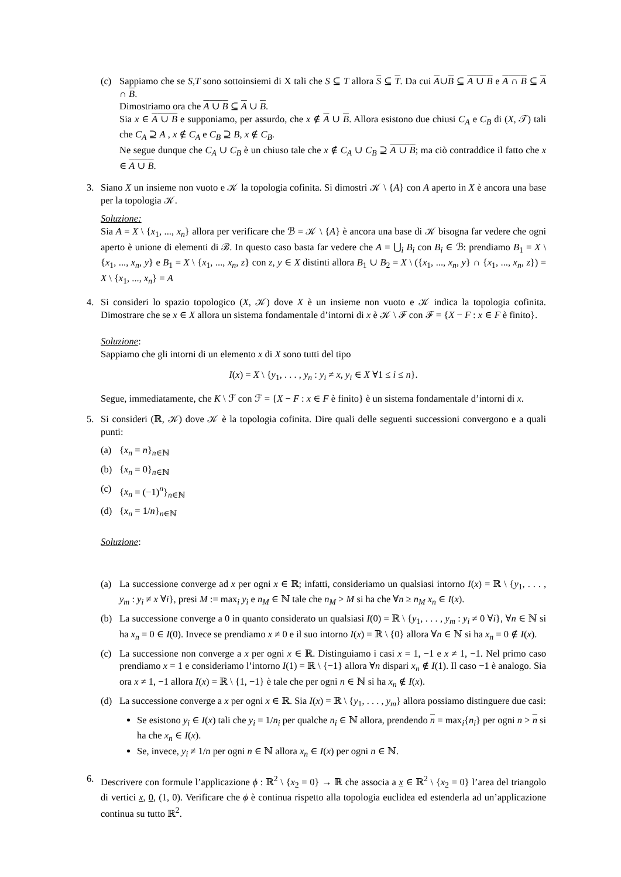(c) Sappiamo che se S,T sono sottoinsiemi di X tali che S ⊆ T allora S ⊆ T. Da cui A∪B ⊆ A ∪ B e A ∩ B ⊆ A ∩ B.
Dimostriamo ora che A ∪ B ⊆ A ∪ B.
Sia x ∈ A ∪ B e supponiamo, per assurdo, che x ∉ A ∪ B. Allora esistono due chiusi C<sub>A</sub> e C<sub>B</sub> di (X, 𝒯) tali che C<sub>A</sub> ⊇ A , x ∉ C<sub>A</sub> e C<sub>B</sub> ⊇ B, x ∉ C<sub>B</sub>.
Ne segue dunque che C<sub>A</sub> ∪ C<sub>B</sub> è un chiuso tale che x ∉ C<sub>A</sub> ∪ C<sub>B</sub> ⊇ A ∪ B; ma ciò contraddice il fatto che x ∈ A ∪ B.
3. Siano X un insieme non vuoto e 𝒦 la topologia cofinita. Si dimostri 𝒦 \ {A} con A aperto in X è ancora una base per la topologia 𝒦.
Soluzione:
Sia A = X \ {x<sub>1</sub>, ..., x<sub>n</sub>} allora per verificare che ℬ = 𝒦 \ {A} è ancora una base di 𝒦 bisogna far vedere che ogni aperto è unione di elementi di ℬ. In questo caso basta far vedere che A = ⋃<sub>i</sub> B<sub>i</sub> con B<sub>i</sub> ∈ ℬ: prendiamo B<sub>1</sub> = X \ {x<sub>1</sub>, ..., x<sub>n</sub>, y} e B<sub>1</sub> = X \ {x<sub>1</sub>, ..., x<sub>n</sub>, z} con z, y ∈ X distinti allora B<sub>1</sub> ∪ B<sub>2</sub> = X \ ({x<sub>1</sub>, ..., x<sub>n</sub>, y} ∩ {x<sub>1</sub>, ..., x<sub>n</sub>, z}) = X \ {x<sub>1</sub>, ..., x<sub>n</sub>} = A
4. Si consideri lo spazio topologico (X, 𝒦) dove X è un insieme non vuoto e 𝒦 indica la topologia cofinita. Dimostrare che se x ∈ X allora un sistema fondamentale d’intorni di x è 𝒦 \ ℱ con ℱ = {X − F : x ∈ F è finito}.
Soluzione:
Sappiamo che gli intorni di un elemento x di X sono tutti del tipo
I(x) = X \ {y<sub>1</sub>, . . . , y<sub>n</sub> : y<sub>i</sub> ≠ x, y<sub>i</sub> ∈ X ∀1 ≤ i ≤ n}.
Segue, immediatamente, che K \ ℱ con ℱ = {X − F : x ∈ F è finito} è un sistema fondamentale d’intorni di x.
5. Si consideri (ℝ, 𝒦) dove 𝒦 è la topologia cofinita. Dire quali delle seguenti successioni convergono e a quali punti:
(a) {x<sub>n</sub> = n}<sub>n∈ℕ</sub>
(b) {x<sub>n</sub> = 0}<sub>n∈ℕ</sub>
(c) {x<sub>n</sub> = (−1)<sup>n</sup>}<sub>n∈ℕ</sub>
(d) {x<sub>n</sub> = 1/n}<sub>n∈ℕ</sub>
Soluzione:
(a) La successione converge ad x per ogni x ∈ ℝ; infatti, consideriamo un qualsiasi intorno I(x) = ℝ \ {y<sub>1</sub>, . . . , y<sub>m</sub> : y<sub>i</sub> ≠ x ∀i}, presi M := max<sub>i</sub> y<sub>i</sub> e n<sub>M</sub> ∈ ℕ tale che n<sub>M</sub> > M si ha che ∀n ≥ n<sub>M</sub> x<sub>n</sub> ∈ I(x).
(b) La successione converge a 0 in quanto considerato un qualsiasi I(0) = ℝ \ {y<sub>1</sub>, . . . , y<sub>m</sub> : y<sub>i</sub> ≠ 0 ∀i}, ∀n ∈ ℕ si ha x<sub>n</sub> = 0 ∈ I(0). Invece se prendiamo x ≠ 0 e il suo intorno I(x) = ℝ \ {0} allora ∀n ∈ ℕ si ha x<sub>n</sub> = 0 ∉ I(x).
(c) La successione non converge a x per ogni x ∈ ℝ. Distinguiamo i casi x = 1, −1 e x ≠ 1, −1. Nel primo caso prendiamo x = 1 e consideriamo l’intorno I(1) = ℝ \ {−1} allora ∀n dispari x<sub>n</sub> ∉ I(1). Il caso −1 è analogo. Sia ora x ≠ 1, −1 allora I(x) = ℝ \ {1, −1} è tale che per ogni n ∈ ℕ si ha x<sub>n</sub> ∉ I(x).
(d) La successione converge a x per ogni x ∈ ℝ. Sia I(x) = ℝ \ {y<sub>1</sub>, . . . , y<sub>m</sub>} allora possiamo distinguere due casi:
Se esistono y<sub>i</sub> ∈ I(x) tali che y<sub>i</sub> = 1/n<sub>i</sub> per qualche n<sub>i</sub> ∈ ℕ allora, prendendo n = max<sub>i</sub>{n<sub>i</sub>} per ogni n > n si ha che x<sub>n</sub> ∈ I(x).
Se, invece, y<sub>i</sub> ≠ 1/n per ogni n ∈ ℕ allora x<sub>n</sub> ∈ I(x) per ogni n ∈ ℕ.
6. Descrivere con formule l’applicazione ϕ : ℝ<sup>2</sup> \ {x<sub>2</sub> = 0} → ℝ che associa a x ∈ ℝ<sup>2</sup> \ {x<sub>2</sub> = 0} l’area del triangolo di vertici x, 0, (1, 0). Verificare che ϕ è continua rispetto alla topologia euclidea ed estenderla ad un’applicazione continua su tutto ℝ<sup>2</sup>.